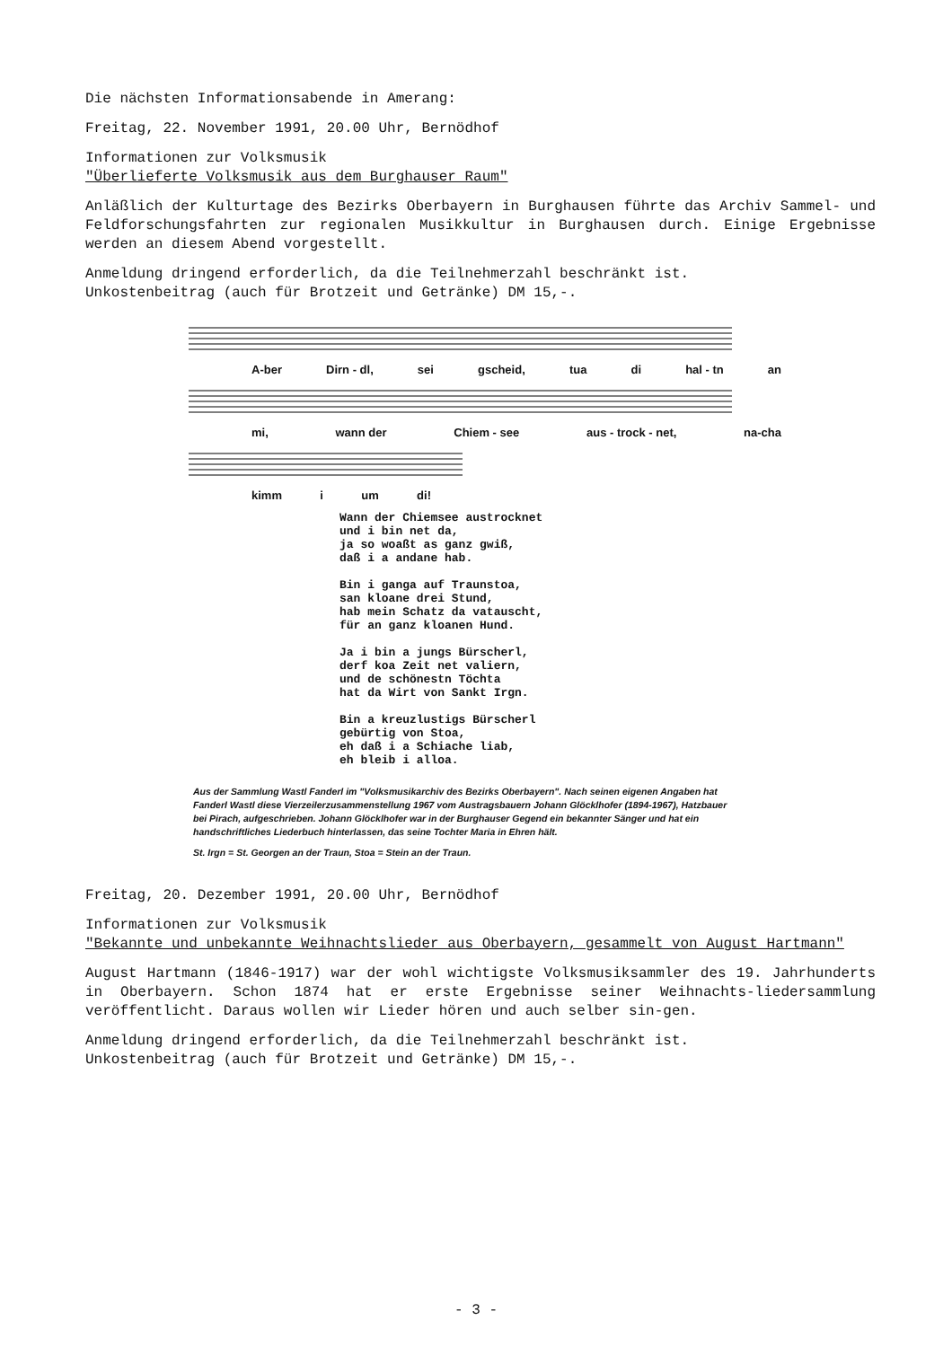Die nächsten Informationsabende in Amerang:
Freitag, 22. November 1991, 20.00 Uhr, Bernödhof
Informationen zur Volksmusik
"Überlieferte Volksmusik aus dem Burghauser Raum"
Anläßlich der Kulturtage des Bezirks Oberbayern in Burghausen führte das Archiv Sammel- und Feldforschungsfahrten zur regionalen Musikkultur in Burghausen durch. Einige Ergebnisse werden an diesem Abend vorgestellt.
Anmeldung dringend erforderlich, da die Teilnehmerzahl beschränkt ist.
Unkostenbeitrag (auch für Brotzeit und Getränke) DM 15,-.
A-ber Dirn - dl, sei gscheid, tua di hal - tn an
mi, wann der Chiem - see aus - trock - net, na-cha
kimm i um di!
Wann der Chiemsee austrocknet
und i bin net da,
ja so woaßt as ganz gwiß,
daß i a andane hab.
Bin i ganga auf Traunstoa,
san kloane drei Stund,
hab mein Schatz da vatauscht,
für an ganz kloanen Hund.
Ja i bin a jungs Bürscherl,
derf koa Zeit net valiern,
und de schönestn Töchta
hat da Wirt von Sankt Irgn.
Bin a kreuzlustigs Bürscherl
gebürtig von Stoa,
eh daß i a Schiache liab,
eh bleib i alloa.
Aus der Sammlung Wastl Fanderl im "Volksmusikarchiv des Bezirks Oberbayern". Nach seinen eigenen Angaben hat Fanderl Wastl diese Vierzeilerzusammenstellung 1967 vom Austragsbauern Johann Glöcklhofer (1894-1967), Hatzbauer bei Pirach, aufgeschrieben. Johann Glöcklhofer war in der Burghauser Gegend ein bekannter Sänger und hat ein handschriftliches Liederbuch hinterlassen, das seine Tochter Maria in Ehren hält.
St. Irgn = St. Georgen an der Traun, Stoa = Stein an der Traun.
Freitag, 20. Dezember 1991, 20.00 Uhr, Bernödhof
Informationen zur Volksmusik
"Bekannte und unbekannte Weihnachtslieder aus Oberbayern, gesammelt von August Hartmann"
August Hartmann (1846-1917) war der wohl wichtigste Volksmusiksammler des 19. Jahrhunderts in Oberbayern. Schon 1874 hat er erste Ergebnisse seiner Weihnachts-liedersammlung veröffentlicht. Daraus wollen wir Lieder hören und auch selber sin-gen.
Anmeldung dringend erforderlich, da die Teilnehmerzahl beschränkt ist.
Unkostenbeitrag (auch für Brotzeit und Getränke) DM 15,-.
- 3 -